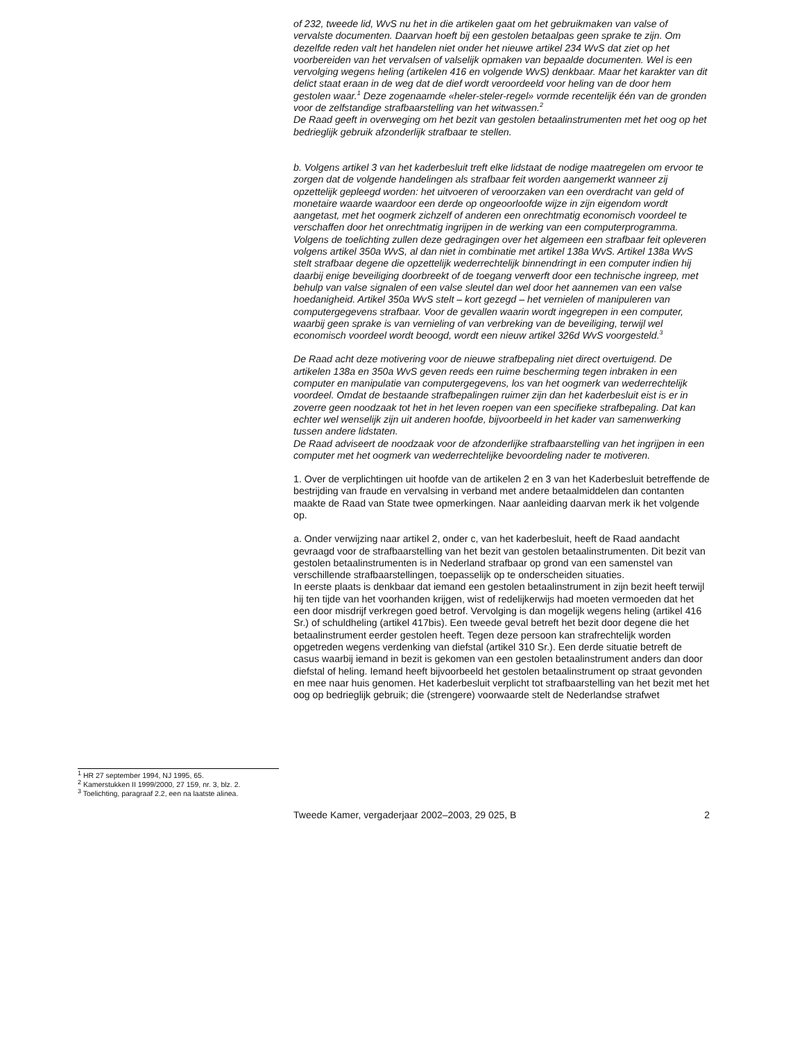<sup>1</sup> HR 27 september 1994, NJ 1995, 65.
<sup>2</sup> Kamerstukken II 1999/2000, 27 159, nr. 3, blz. 2.
<sup>3</sup> Toelichting, paragraaf 2.2, een na laatste alinea.
of 232, tweede lid, WvS nu het in die artikelen gaat om het gebruikmaken van valse of vervalste documenten. Daarvan hoeft bij een gestolen betaalpas geen sprake te zijn. Om dezelfde reden valt het handelen niet onder het nieuwe artikel 234 WvS dat ziet op het voorbereiden van het vervalsen of valselijk opmaken van bepaalde documenten. Wel is een vervolging wegens heling (artikelen 416 en volgende WvS) denkbaar. Maar het karakter van dit delict staat eraan in de weg dat de dief wordt veroordeeld voor heling van de door hem gestolen waar.<sup>1</sup> Deze zogenaamde «heler-steler-regel» vormde recentelijk één van de gronden voor de zelfstandige strafbaarstelling van het witwassen.<sup>2</sup>
De Raad geeft in overweging om het bezit van gestolen betaalinstrumenten met het oog op het bedrieglijk gebruik afzonderlijk strafbaar te stellen.
b. Volgens artikel 3 van het kaderbesluit treft elke lidstaat de nodige maatregelen om ervoor te zorgen dat de volgende handelingen als strafbaar feit worden aangemerkt wanneer zij opzettelijk gepleegd worden: het uitvoeren of veroorzaken van een overdracht van geld of monetaire waarde waardoor een derde op ongeoorloofde wijze in zijn eigendom wordt aangetast, met het oogmerk zichzelf of anderen een onrechtmatig economisch voordeel te verschaffen door het onrechtmatig ingrijpen in de werking van een computerprogramma.
Volgens de toelichting zullen deze gedragingen over het algemeen een strafbaar feit opleveren volgens artikel 350a WvS, al dan niet in combinatie met artikel 138a WvS. Artikel 138a WvS stelt strafbaar degene die opzettelijk wederrechtelijk binnendringt in een computer indien hij daarbij enige beveiliging doorbreekt of de toegang verwerft door een technische ingreep, met behulp van valse signalen of een valse sleutel dan wel door het aannemen van een valse hoedanigheid. Artikel 350a WvS stelt – kort gezegd – het vernielen of manipuleren van computergegevens strafbaar. Voor de gevallen waarin wordt ingegrepen in een computer, waarbij geen sprake is van vernieling of van verbreking van de beveiliging, terwijl wel economisch voordeel wordt beoogd, wordt een nieuw artikel 326d WvS voorgesteld.<sup>3</sup>
De Raad acht deze motivering voor de nieuwe strafbepaling niet direct overtuigend. De artikelen 138a en 350a WvS geven reeds een ruime bescherming tegen inbraken in een computer en manipulatie van computergegevens, los van het oogmerk van wederrechtelijk voordeel. Omdat de bestaande strafbepalingen ruimer zijn dan het kaderbesluit eist is er in zoverre geen noodzaak tot het in het leven roepen van een specifieke strafbepaling. Dat kan echter wel wenselijk zijn uit anderen hoofde, bijvoorbeeld in het kader van samenwerking tussen andere lidstaten.
De Raad adviseert de noodzaak voor de afzonderlijke strafbaarstelling van het ingrijpen in een computer met het oogmerk van wederrechtelijke bevoordeling nader te motiveren.
1. Over de verplichtingen uit hoofde van de artikelen 2 en 3 van het Kaderbesluit betreffende de bestrijding van fraude en vervalsing in verband met andere betaalmiddelen dan contanten maakte de Raad van State twee opmerkingen. Naar aanleiding daarvan merk ik het volgende op.
a. Onder verwijzing naar artikel 2, onder c, van het kaderbesluit, heeft de Raad aandacht gevraagd voor de strafbaarstelling van het bezit van gestolen betaalinstrumenten. Dit bezit van gestolen betaalinstrumenten is in Nederland strafbaar op grond van een samenstel van verschillende strafbaarstellingen, toepasselijk op te onderscheiden situaties.
In eerste plaats is denkbaar dat iemand een gestolen betaalinstrument in zijn bezit heeft terwijl hij ten tijde van het voorhanden krijgen, wist of redelijkerwijs had moeten vermoeden dat het een door misdrijf verkregen goed betrof. Vervolging is dan mogelijk wegens heling (artikel 416 Sr.) of schuldheling (artikel 417bis). Een tweede geval betreft het bezit door degene die het betaalinstrument eerder gestolen heeft. Tegen deze persoon kan strafrechtelijk worden opgetreden wegens verdenking van diefstal (artikel 310 Sr.). Een derde situatie betreft de casus waarbij iemand in bezit is gekomen van een gestolen betaalinstrument anders dan door diefstal of heling. Iemand heeft bijvoorbeeld het gestolen betaalinstrument op straat gevonden en mee naar huis genomen. Het kaderbesluit verplicht tot strafbaarstelling van het bezit met het oog op bedrieglijk gebruik; die (strengere) voorwaarde stelt de Nederlandse strafwet
Tweede Kamer, vergaderjaar 2002–2003, 29 025, B 2